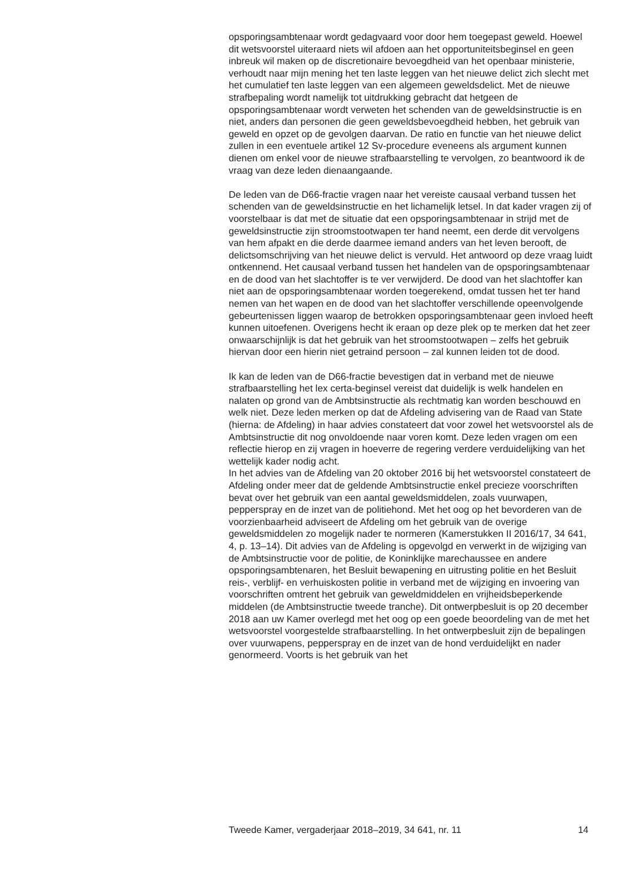opsporingsambtenaar wordt gedagvaard voor door hem toegepast geweld. Hoewel dit wetsvoorstel uiteraard niets wil afdoen aan het opportuniteitsbeginsel en geen inbreuk wil maken op de discretionaire bevoegdheid van het openbaar ministerie, verhoudt naar mijn mening het ten laste leggen van het nieuwe delict zich slecht met het cumulatief ten laste leggen van een algemeen geweldsdelict. Met de nieuwe strafbepaling wordt namelijk tot uitdrukking gebracht dat hetgeen de opsporingsambtenaar wordt verweten het schenden van de geweldsinstructie is en niet, anders dan personen die geen geweldsbevoegdheid hebben, het gebruik van geweld en opzet op de gevolgen daarvan. De ratio en functie van het nieuwe delict zullen in een eventuele artikel 12 Sv-procedure eveneens als argument kunnen dienen om enkel voor de nieuwe strafbaarstelling te vervolgen, zo beantwoord ik de vraag van deze leden dienaangaande.
De leden van de D66-fractie vragen naar het vereiste causaal verband tussen het schenden van de geweldsinstructie en het lichamelijk letsel. In dat kader vragen zij of voorstelbaar is dat met de situatie dat een opsporingsambtenaar in strijd met de geweldsinstructie zijn stroomstootwapen ter hand neemt, een derde dit vervolgens van hem afpakt en die derde daarmee iemand anders van het leven berooft, de delictsomschrijving van het nieuwe delict is vervuld. Het antwoord op deze vraag luidt ontkennend. Het causaal verband tussen het handelen van de opsporingsambtenaar en de dood van het slachtoffer is te ver verwijderd. De dood van het slachtoffer kan niet aan de opsporingsambtenaar worden toegerekend, omdat tussen het ter hand nemen van het wapen en de dood van het slachtoffer verschillende opeenvolgende gebeurtenissen liggen waarop de betrokken opsporingsambtenaar geen invloed heeft kunnen uitoefenen. Overigens hecht ik eraan op deze plek op te merken dat het zeer onwaarschijnlijk is dat het gebruik van het stroomstootwapen – zelfs het gebruik hiervan door een hierin niet getraind persoon – zal kunnen leiden tot de dood.
Ik kan de leden van de D66-fractie bevestigen dat in verband met de nieuwe strafbaarstelling het lex certa-beginsel vereist dat duidelijk is welk handelen en nalaten op grond van de Ambtsinstructie als rechtmatig kan worden beschouwd en welk niet. Deze leden merken op dat de Afdeling advisering van de Raad van State (hierna: de Afdeling) in haar advies constateert dat voor zowel het wetsvoorstel als de Ambtsinstructie dit nog onvoldoende naar voren komt. Deze leden vragen om een reflectie hierop en zij vragen in hoeverre de regering verdere verduidelijking van het wettelijk kader nodig acht.
In het advies van de Afdeling van 20 oktober 2016 bij het wetsvoorstel constateert de Afdeling onder meer dat de geldende Ambtsinstructie enkel precieze voorschriften bevat over het gebruik van een aantal geweldsmiddelen, zoals vuurwapen, pepperspray en de inzet van de politiehond. Met het oog op het bevorderen van de voorzienbaarheid adviseert de Afdeling om het gebruik van de overige geweldsmiddelen zo mogelijk nader te normeren (Kamerstukken II 2016/17, 34 641, 4, p. 13–14). Dit advies van de Afdeling is opgevolgd en verwerkt in de wijziging van de Ambtsinstructie voor de politie, de Koninklijke marechaussee en andere opsporingsambtenaren, het Besluit bewapening en uitrusting politie en het Besluit reis-, verblijf- en verhuiskosten politie in verband met de wijziging en invoering van voorschriften omtrent het gebruik van geweldmiddelen en vrijheidsbeperkende middelen (de Ambtsinstructie tweede tranche). Dit ontwerpbesluit is op 20 december 2018 aan uw Kamer overlegd met het oog op een goede beoordeling van de met het wetsvoorstel voorgestelde strafbaarstelling. In het ontwerpbesluit zijn de bepalingen over vuurwapens, pepperspray en de inzet van de hond verduidelijkt en nader genormeerd. Voorts is het gebruik van het
Tweede Kamer, vergaderjaar 2018–2019, 34 641, nr. 11 14